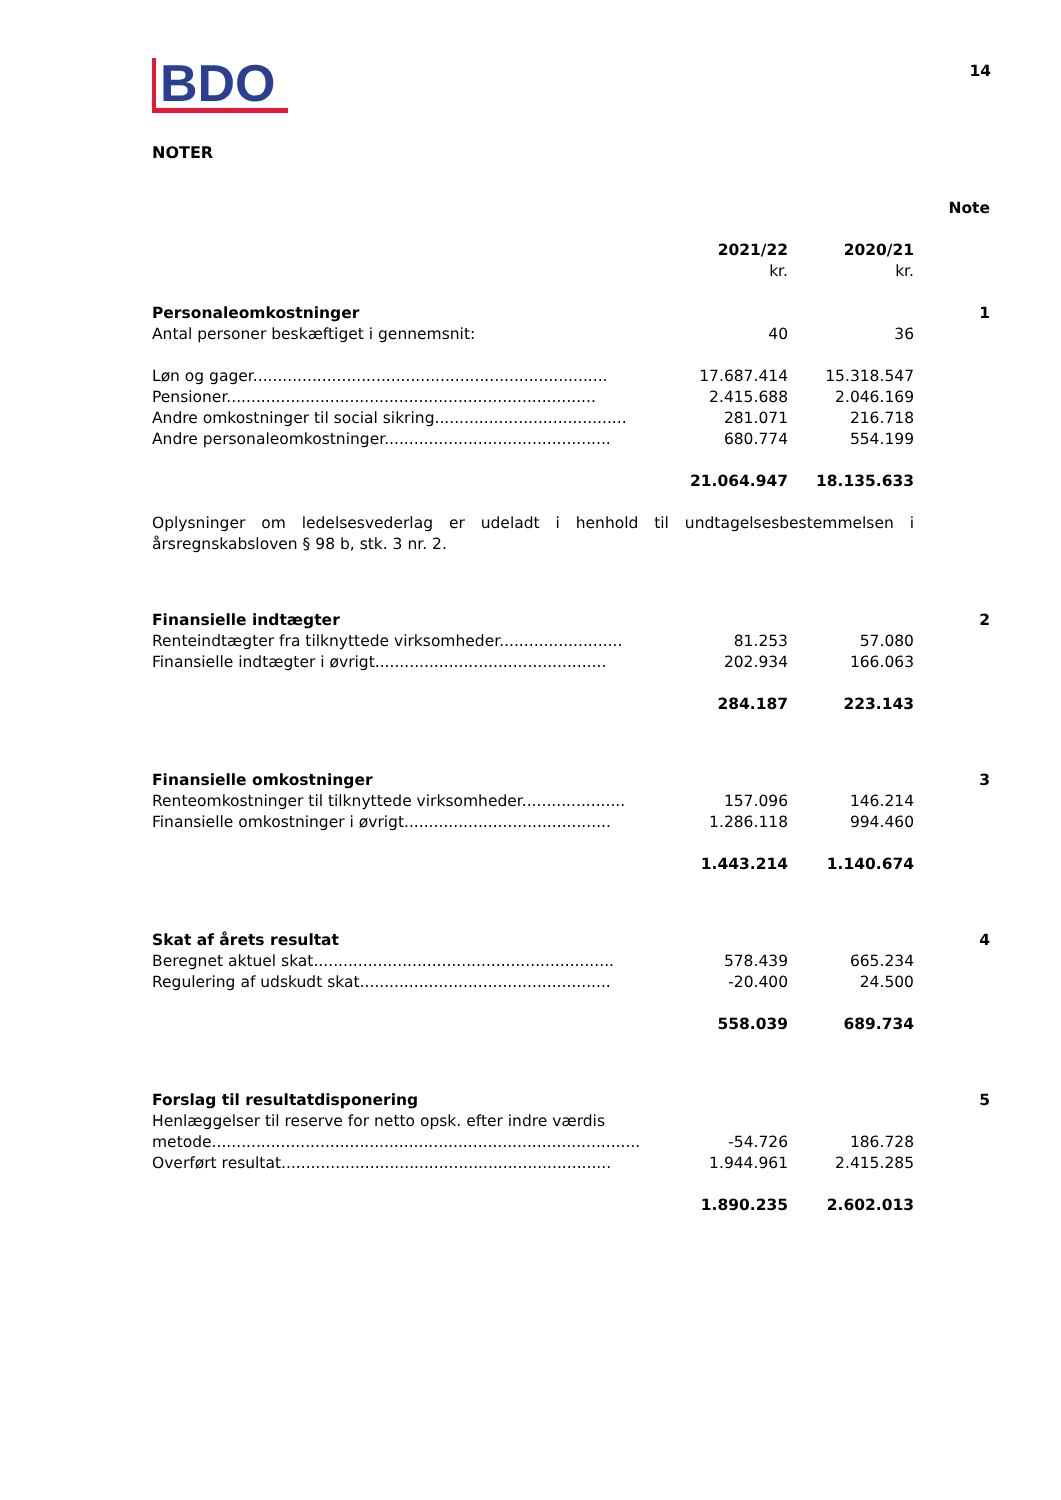BDO
14
NOTER
| | | | Note |
| --- | --- | --- | --- |
| | 2021/22 kr. | 2020/21 kr. | |
| Personaleomkostninger | | | 1 |
| Antal personer beskæftiget i gennemsnit: | 40 | 36 | |
| Løn og gager........................................................................ | 17.687.414 | 15.318.547 | |
| Pensioner........................................................................... | 2.415.688 | 2.046.169 | |
| Andre omkostninger til social sikring....................................... | 281.071 | 216.718 | |
| Andre personaleomkostninger.............................................. | 680.774 | 554.199 | |
| | 21.064.947 | 18.135.633 | |
| Oplysninger om ledelsesvederlag er udeladt i henhold til undtagelsesbestemmelsen i årsregnskabsloven § 98 b, stk. 3 nr. 2. | | | |
| Finansielle indtægter | | | 2 |
| Renteindtægter fra tilknyttede virksomheder......................... | 81.253 | 57.080 | |
| Finansielle indtægter i øvrigt............................................... | 202.934 | 166.063 | |
| | 284.187 | 223.143 | |
| Finansielle omkostninger | | | 3 |
| Renteomkostninger til tilknyttede virksomheder..................... | 157.096 | 146.214 | |
| Finansielle omkostninger i øvrigt.......................................... | 1.286.118 | 994.460 | |
| | 1.443.214 | 1.140.674 | |
| Skat af årets resultat | | | 4 |
| Beregnet aktuel skat............................................................. | 578.439 | 665.234 | |
| Regulering af udskudt skat................................................... | -20.400 | 24.500 | |
| | 558.039 | 689.734 | |
| Forslag til resultatdisponering | | | 5 |
| Henlæggelser til reserve for netto opsk. efter indre værdis metode....................................................................................... | -54.726 | 186.728 | |
| Overført resultat................................................................... | 1.944.961 | 2.415.285 | |
| | 1.890.235 | 2.602.013 | |